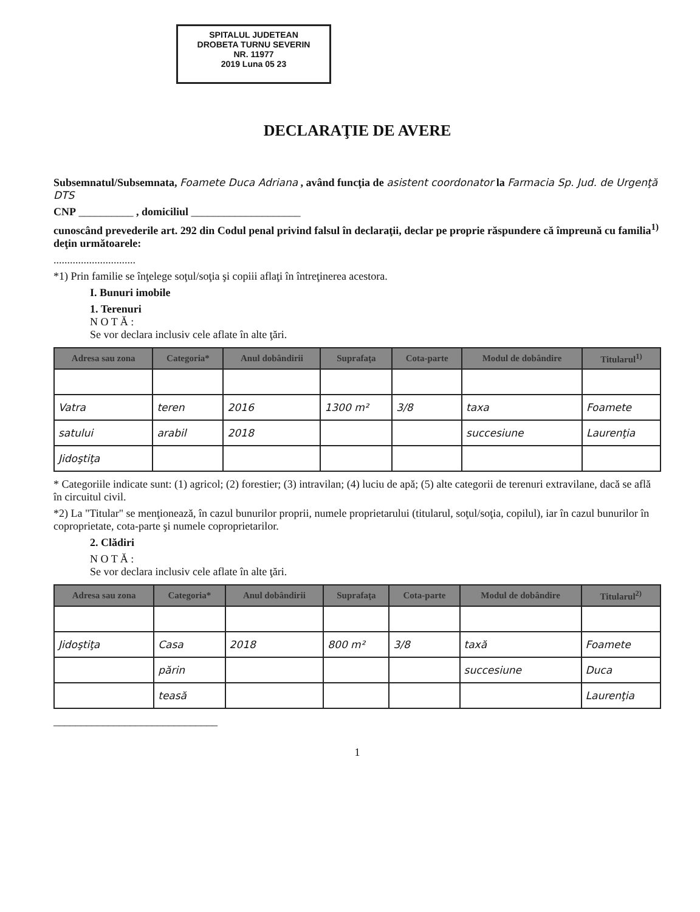SPITALUL JUDETEAN
DROBETA TURNU SEVERIN
NR. 11977
2019 Luna 05 23
DECLARAŢIE DE AVERE
Subsemnatul/Subsemnata, Foamete Duca Adriana , având funcţia de asistent coordonator la Farmacia Sp. Jud. de Urgenţă DTS
CNP __________ , domiciliul ____________________
cunoscând prevederile art. 292 din Codul penal privind falsul în declaraţii, declar pe proprie răspundere că împreună cu familia<sup>1)</sup> deţin următoarele:
..............................
*1) Prin familie se înţelege soţul/soţia şi copiii aflaţi în întreţinerea acestora.
I. Bunuri imobile
1. Terenuri
N O T Ă :
Se vor declara inclusiv cele aflate în alte ţări.
| Adresa sau zona | Categoria* | Anul dobândirii | Suprafaţa | Cota-parte | Modul de dobândire | Titularul<sup>1)</sup> |
| --- | --- | --- | --- | --- | --- | --- |
| Vatra | teren | 2016 | 1300 m² | 3/8 | taxa | Foamete |
| satului | arabil | 2018 | | | succesiune | Laurenţia |
| Jidoştiţa | | | | | | |
* Categoriile indicate sunt: (1) agricol; (2) forestier; (3) intravilan; (4) luciu de apă; (5) alte categorii de terenuri extravilane, dacă se află în circuitul civil.
*2) La "Titular" se menţionează, în cazul bunurilor proprii, numele proprietarului (titularul, soţul/soţia, copilul), iar în cazul bunurilor în coproprietate, cota-parte şi numele coproprietarilor.
2. Clădiri
N O T Ă :
Se vor declara inclusiv cele aflate în alte ţări.
| Adresa sau zona | Categoria* | Anul dobândirii | Suprafaţa | Cota-parte | Modul de dobândire | Titularul<sup>2)</sup> |
| --- | --- | --- | --- | --- | --- | --- |
| Jidoştiţa | Casa | 2018 | 800 m² | 3/8 | taxă | Foamete |
| | părin | | | | succesiune | Duca |
| | teasă | | | | | Laurenţia |
______________________________
1